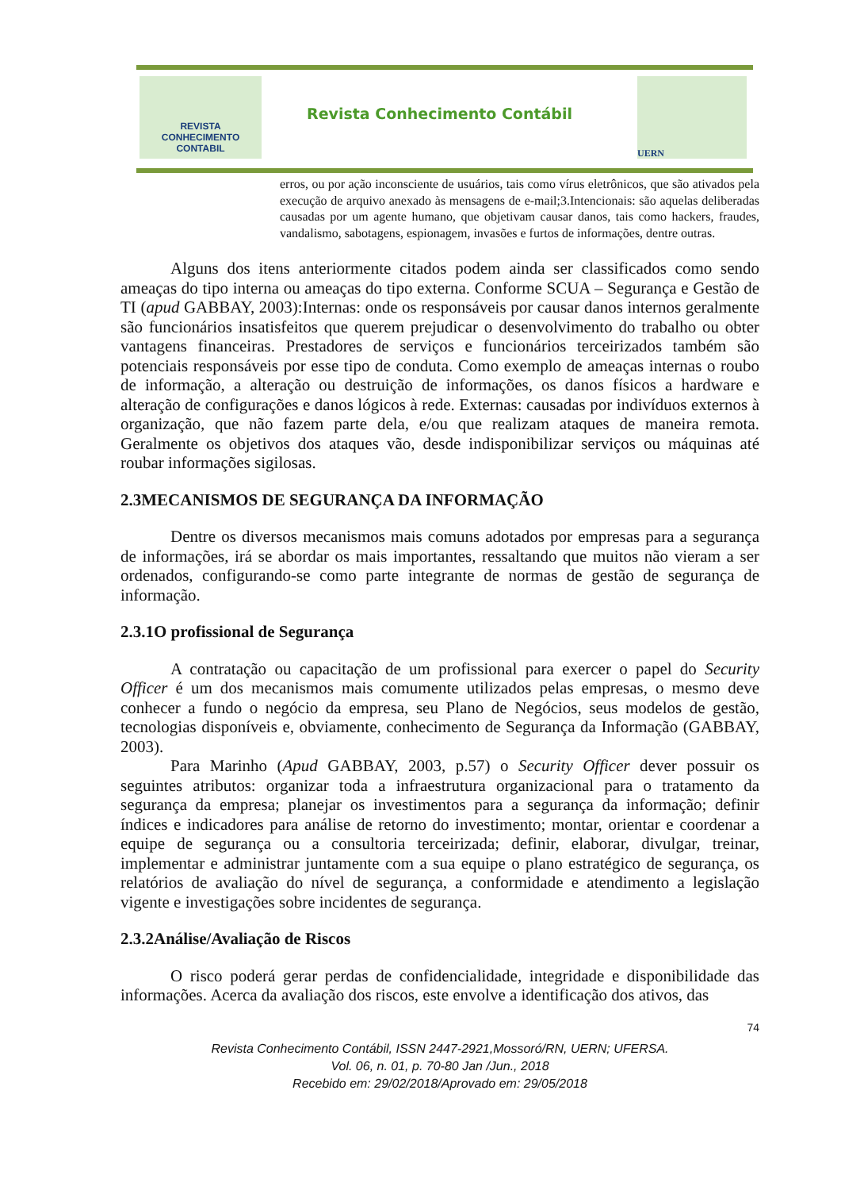REVISTA
CONHECIMENTO
CONTABIL
Revista Conhecimento Contábil
UERN
erros, ou por ação inconsciente de usuários, tais como vírus eletrônicos, que são ativados pela execução de arquivo anexado às mensagens de e-mail;3.Intencionais: são aquelas deliberadas causadas por um agente humano, que objetivam causar danos, tais como hackers, fraudes, vandalismo, sabotagens, espionagem, invasões e furtos de informações, dentre outras.
Alguns dos itens anteriormente citados podem ainda ser classificados como sendo ameaças do tipo interna ou ameaças do tipo externa. Conforme SCUA – Segurança e Gestão de TI (apud GABBAY, 2003):Internas: onde os responsáveis por causar danos internos geralmente são funcionários insatisfeitos que querem prejudicar o desenvolvimento do trabalho ou obter vantagens financeiras. Prestadores de serviços e funcionários terceirizados também são potenciais responsáveis por esse tipo de conduta. Como exemplo de ameaças internas o roubo de informação, a alteração ou destruição de informações, os danos físicos a hardware e alteração de configurações e danos lógicos à rede. Externas: causadas por indivíduos externos à organização, que não fazem parte dela, e/ou que realizam ataques de maneira remota. Geralmente os objetivos dos ataques vão, desde indisponibilizar serviços ou máquinas até roubar informações sigilosas.
2.3MECANISMOS DE SEGURANÇA DA INFORMAÇÃO
Dentre os diversos mecanismos mais comuns adotados por empresas para a segurança de informações, irá se abordar os mais importantes, ressaltando que muitos não vieram a ser ordenados, configurando-se como parte integrante de normas de gestão de segurança de informação.
2.3.1O profissional de Segurança
A contratação ou capacitação de um profissional para exercer o papel do Security Officer é um dos mecanismos mais comumente utilizados pelas empresas, o mesmo deve conhecer a fundo o negócio da empresa, seu Plano de Negócios, seus modelos de gestão, tecnologias disponíveis e, obviamente, conhecimento de Segurança da Informação (GABBAY, 2003).
Para Marinho (Apud GABBAY, 2003, p.57) o Security Officer dever possuir os seguintes atributos: organizar toda a infraestrutura organizacional para o tratamento da segurança da empresa; planejar os investimentos para a segurança da informação; definir índices e indicadores para análise de retorno do investimento; montar, orientar e coordenar a equipe de segurança ou a consultoria terceirizada; definir, elaborar, divulgar, treinar, implementar e administrar juntamente com a sua equipe o plano estratégico de segurança, os relatórios de avaliação do nível de segurança, a conformidade e atendimento a legislação vigente e investigações sobre incidentes de segurança.
2.3.2Análise/Avaliação de Riscos
O risco poderá gerar perdas de confidencialidade, integridade e disponibilidade das informações. Acerca da avaliação dos riscos, este envolve a identificação dos ativos, das
74
Revista Conhecimento Contábil, ISSN 2447-2921,Mossoró/RN, UERN; UFERSA.
Vol. 06, n. 01, p. 70-80 Jan /Jun., 2018
Recebido em: 29/02/2018/Aprovado em: 29/05/2018